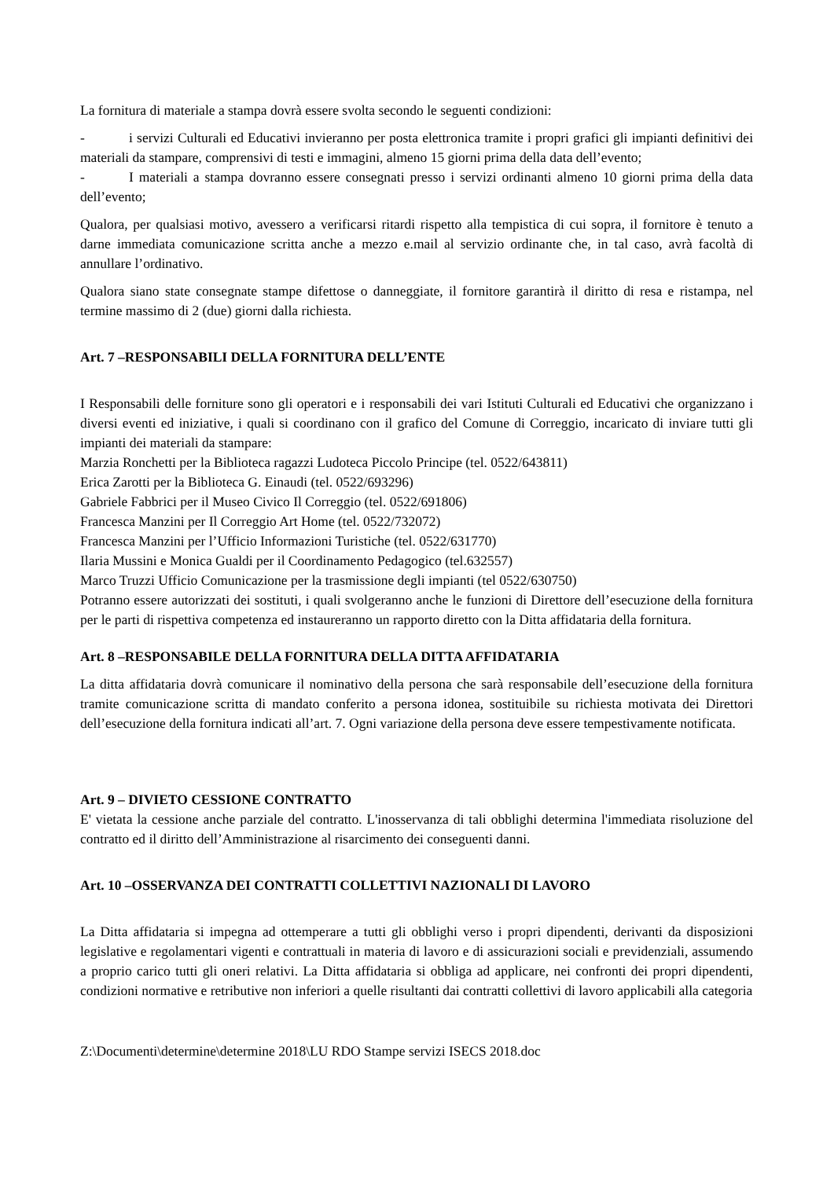La fornitura di materiale a stampa dovrà essere svolta secondo le seguenti condizioni:
- i servizi Culturali ed Educativi invieranno per posta elettronica tramite i propri grafici gli impianti definitivi dei materiali da stampare, comprensivi di testi e immagini, almeno 15 giorni prima della data dell’evento;
- I materiali a stampa dovranno essere consegnati presso i servizi ordinanti almeno 10 giorni prima della data dell’evento;
Qualora, per qualsiasi motivo, avessero a verificarsi ritardi rispetto alla tempistica di cui sopra, il fornitore è tenuto a darne immediata comunicazione scritta anche a mezzo e.mail al servizio ordinante che, in tal caso, avrà facoltà di annullare l’ordinativo.
Qualora siano state consegnate stampe difettose o danneggiate, il fornitore garantirà il diritto di resa e ristampa, nel termine massimo di 2 (due) giorni dalla richiesta.
Art. 7 –RESPONSABILI DELLA FORNITURA DELL’ENTE
I Responsabili delle forniture sono gli operatori e i responsabili dei vari Istituti Culturali ed Educativi che organizzano i diversi eventi ed iniziative, i quali si coordinano con il grafico del Comune di Correggio, incaricato di inviare tutti gli impianti dei materiali da stampare:
Marzia Ronchetti per la Biblioteca ragazzi Ludoteca Piccolo Principe (tel. 0522/643811)
Erica Zarotti per la Biblioteca G. Einaudi (tel. 0522/693296)
Gabriele Fabbrici per il Museo Civico Il Correggio (tel. 0522/691806)
Francesca Manzini per Il Correggio Art Home (tel. 0522/732072)
Francesca Manzini per l’Ufficio Informazioni Turistiche (tel. 0522/631770)
Ilaria Mussini e Monica Gualdi per il Coordinamento Pedagogico (tel.632557)
Marco Truzzi Ufficio Comunicazione per la trasmissione degli impianti (tel 0522/630750)
Potranno essere autorizzati dei sostituti, i quali svolgeranno anche le funzioni di Direttore dell’esecuzione della fornitura per le parti di rispettiva competenza ed instaureranno un rapporto diretto con la Ditta affidataria della fornitura.
Art. 8 –RESPONSABILE DELLA FORNITURA DELLA DITTA AFFIDATARIA
La ditta affidataria dovrà comunicare il nominativo della persona che sarà responsabile dell’esecuzione della fornitura tramite comunicazione scritta di mandato conferito a persona idonea, sostituibile su richiesta motivata dei Direttori dell’esecuzione della fornitura indicati all’art. 7. Ogni variazione della persona deve essere tempestivamente notificata.
Art. 9 – DIVIETO CESSIONE CONTRATTO
E' vietata la cessione anche parziale del contratto. L'inosservanza di tali obblighi determina l'immediata risoluzione del contratto ed il diritto dell’Amministrazione al risarcimento dei conseguenti danni.
Art. 10 –OSSERVANZA DEI CONTRATTI COLLETTIVI NAZIONALI DI LAVORO
La Ditta affidataria si impegna ad ottemperare a tutti gli obblighi verso i propri dipendenti, derivanti da disposizioni legislative e regolamentari vigenti e contrattuali in materia di lavoro e di assicurazioni sociali e previdenziali, assumendo a proprio carico tutti gli oneri relativi. La Ditta affidataria si obbliga ad applicare, nei confronti dei propri dipendenti, condizioni normative e retributive non inferiori a quelle risultanti dai contratti collettivi di lavoro applicabili alla categoria
Z:\Documenti\determine\determine 2018\LU RDO Stampe servizi ISECS 2018.doc